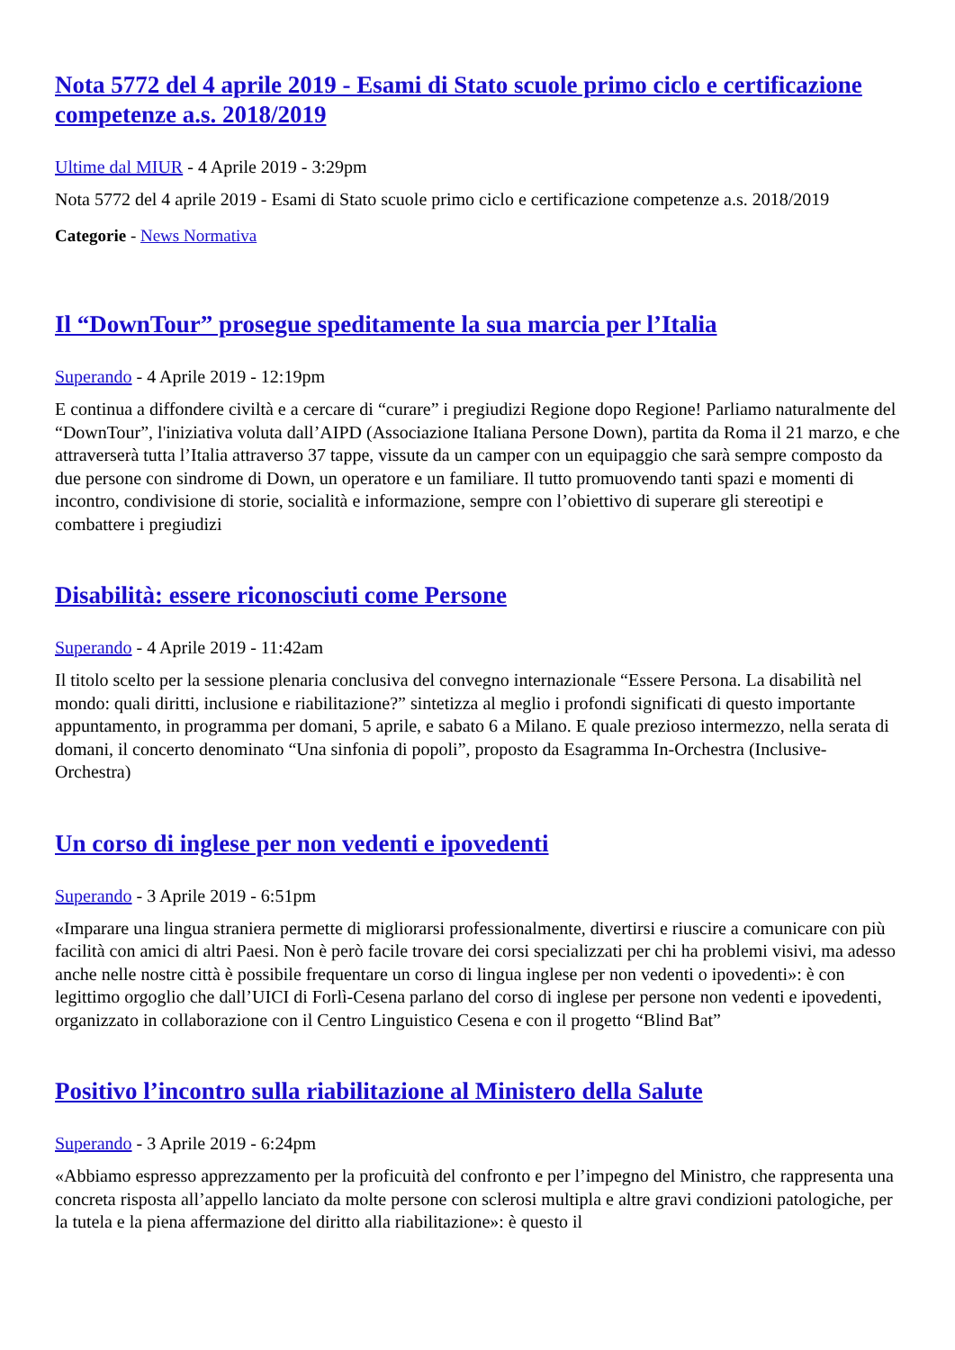Nota 5772 del 4 aprile 2019 - Esami di Stato scuole primo ciclo e certificazione competenze a.s. 2018/2019
Ultime dal MIUR - 4 Aprile 2019 - 3:29pm
Nota 5772 del 4 aprile 2019 - Esami di Stato scuole primo ciclo e certificazione competenze a.s. 2018/2019
Categorie - News Normativa
Il “DownTour” prosegue speditamente la sua marcia per l’Italia
Superando - 4 Aprile 2019 - 12:19pm
E continua a diffondere civiltà e a cercare di “curare” i pregiudizi Regione dopo Regione! Parliamo naturalmente del “DownTour”, l'iniziativa voluta dall’AIPD (Associazione Italiana Persone Down), partita da Roma il 21 marzo, e che attraverserà tutta l’Italia attraverso 37 tappe, vissute da un camper con un equipaggio che sarà sempre composto da due persone con sindrome di Down, un operatore e un familiare. Il tutto promuovendo tanti spazi e momenti di incontro, condivisione di storie, socialità e informazione, sempre con l’obiettivo di superare gli stereotipi e combattere i pregiudizi
Disabilità: essere riconosciuti come Persone
Superando - 4 Aprile 2019 - 11:42am
Il titolo scelto per la sessione plenaria conclusiva del convegno internazionale “Essere Persona. La disabilità nel mondo: quali diritti, inclusione e riabilitazione?” sintetizza al meglio i profondi significati di questo importante appuntamento, in programma per domani, 5 aprile, e sabato 6 a Milano. E quale prezioso intermezzo, nella serata di domani, il concerto denominato “Una sinfonia di popoli”, proposto da Esagramma In-Orchestra (Inclusive-Orchestra)
Un corso di inglese per non vedenti e ipovedenti
Superando - 3 Aprile 2019 - 6:51pm
«Imparare una lingua straniera permette di migliorarsi professionalmente, divertirsi e riuscire a comunicare con più facilità con amici di altri Paesi. Non è però facile trovare dei corsi specializzati per chi ha problemi visivi, ma adesso anche nelle nostre città è possibile frequentare un corso di lingua inglese per non vedenti o ipovedenti»: è con legittimo orgoglio che dall’UICI di Forlì-Cesena parlano del corso di inglese per persone non vedenti e ipovedenti, organizzato in collaborazione con il Centro Linguistico Cesena e con il progetto “Blind Bat”
Positivo l’incontro sulla riabilitazione al Ministero della Salute
Superando - 3 Aprile 2019 - 6:24pm
«Abbiamo espresso apprezzamento per la proficuità del confronto e per l’impegno del Ministro, che rappresenta una concreta risposta all’appello lanciato da molte persone con sclerosi multipla e altre gravi condizioni patologiche, per la tutela e la piena affermazione del diritto alla riabilitazione»: è questo il